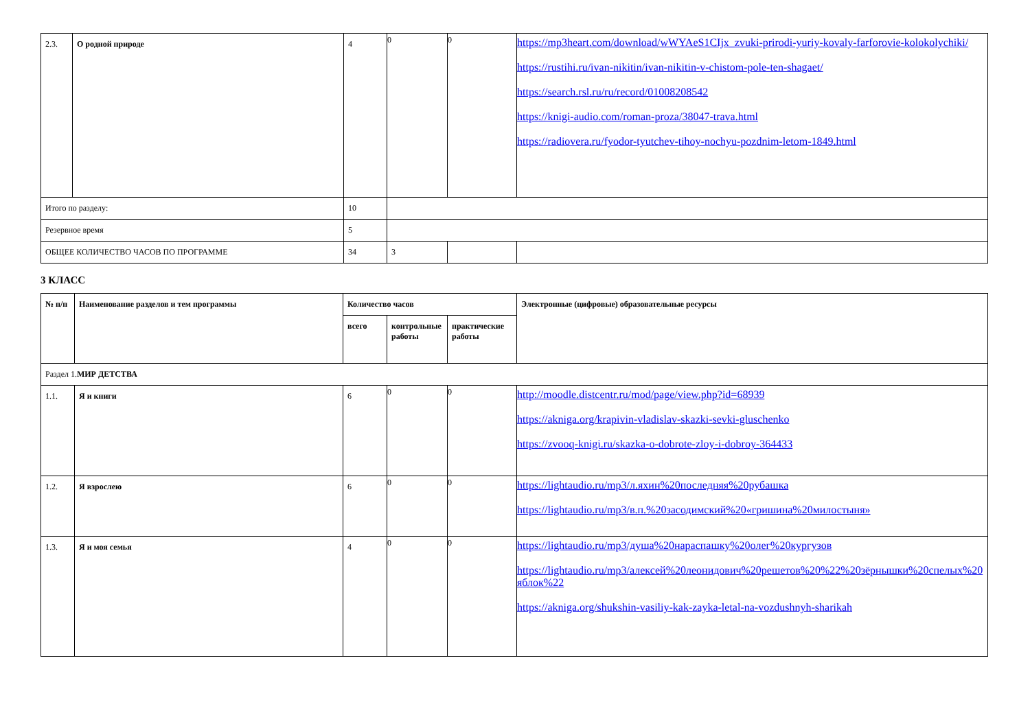| 2.3. | О родной природе | 4 | 0 | 0 | https://mp3heart.com/download/wWYAeS1CIjx_zvuki-prirodi-yuriy-kovaly-farforovie-kolokolychiki/ https://rustihi.ru/ivan-nikitin/ivan-nikitin-v-chistom-pole-ten-shagaet/ https://search.rsl.ru/ru/record/01008208542 https://knigi-audio.com/roman-proza/38047-trava.html https://radiovera.ru/fyodor-tyutchev-tihoy-nochyu-pozdnim-letom-1849.html |
| Итого по разделу: | | 10 | | | |
| Резервное время | | 5 | | | |
| ОБЩЕЕ КОЛИЧЕСТВО ЧАСОВ ПО ПРОГРАММЕ | | 34 | 3 | | |
3 КЛАСС
| № п/п | Наименование разделов и тем программы | Количество часов | | | Электронные (цифровые) образовательные ресурсы |
| --- | --- | --- | --- | --- | --- |
| | | всего | контрольные работы | практические работы | |
| Раздел 1. МИР ДЕТСТВА | | | | | |
| 1.1. | Я и книги | 6 | 0 | 0 | http://moodle.distcentr.ru/mod/page/view.php?id=68939 https://akniga.org/krapivin-vladislav-skazki-sevki-gluschenko https://zvooq-knigi.ru/skazka-o-dobrote-zloy-i-dobroy-364433 |
| 1.2. | Я взрослею | 6 | 0 | 0 | https://lightaudio.ru/mp3/л.яхин%20последняя%20рубашка https://lightaudio.ru/mp3/в.п.%20засодимский%20«гришина%20милостыня» |
| 1.3. | Я и моя семья | 4 | 0 | 0 | https://lightaudio.ru/mp3/душа%20нараспашку%20олег%20кургузов https://lightaudio.ru/mp3/алексей%20леонидович%20решетов%20%22%20зёрнышки%20спелых%20яблок%22 https://akniga.org/shukshin-vasiliy-kak-zayka-letal-na-vozdushnyh-sharikah |